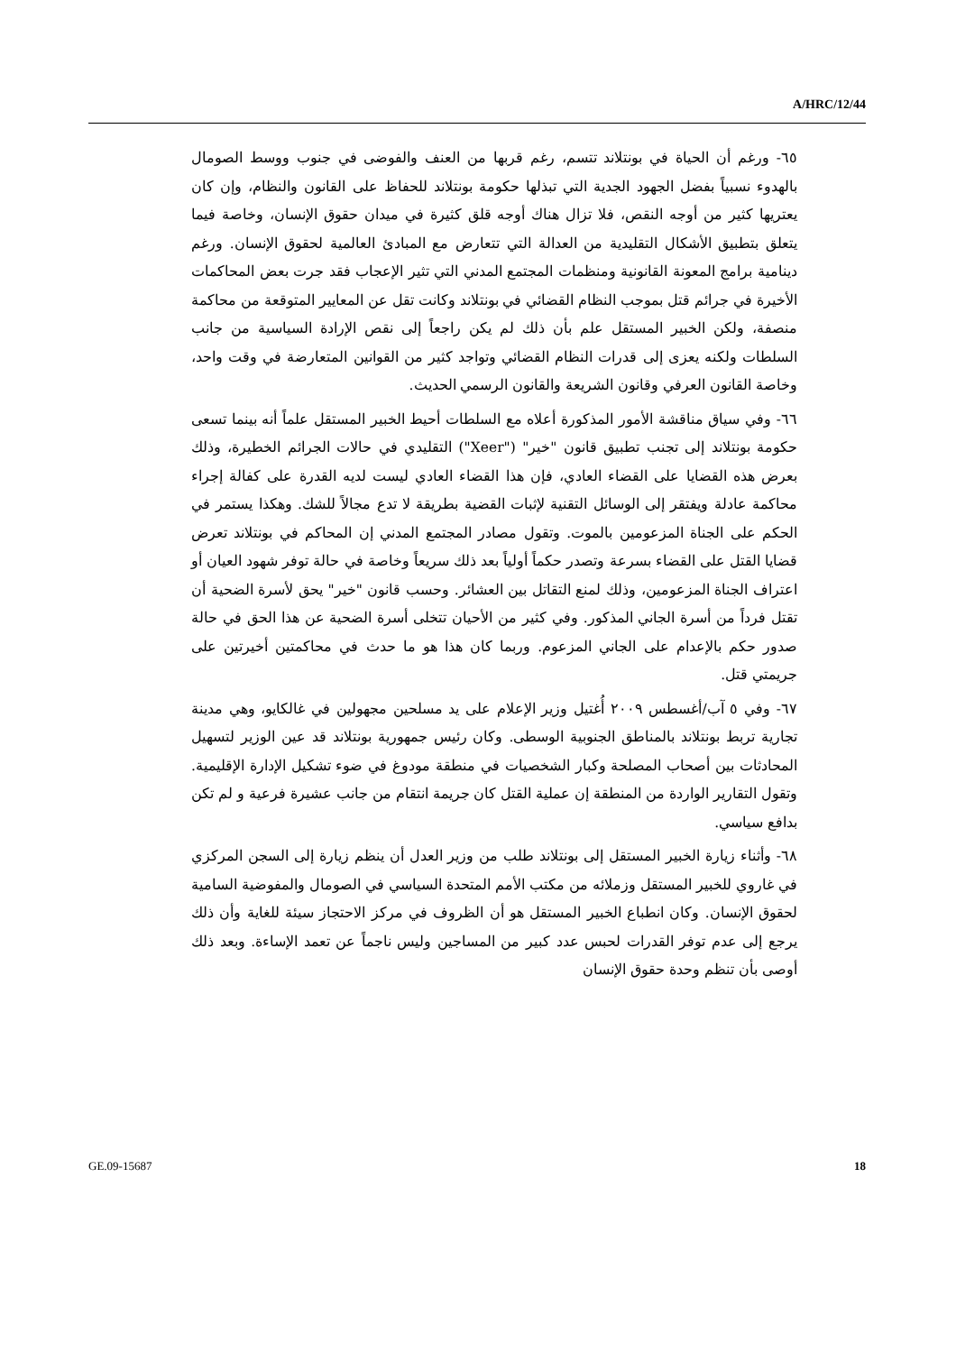A/HRC/12/44
٦٥- ورغم أن الحياة في بونتلاند تتسم، رغم قربها من العنف والفوضى في جنوب ووسط الصومال بالهدوء نسبياً بفضل الجهود الجدية التي تبذلها حكومة بونتلاند للحفاظ على القانون والنظام، وإن كان يعتريها كثير من أوجه النقص، فلا تزال هناك أوجه قلق كثيرة في ميدان حقوق الإنسان، وخاصة فيما يتعلق بتطبيق الأشكال التقليدية من العدالة التي تتعارض مع المبادئ العالمية لحقوق الإنسان. ورغم دينامية برامج المعونة القانونية ومنظمات المجتمع المدني التي تثير الإعجاب فقد جرت بعض المحاكمات الأخيرة في جرائم قتل بموجب النظام القضائي في بونتلاند وكانت تقل عن المعايير المتوقعة من محاكمة منصفة، ولكن الخبير المستقل علم بأن ذلك لم يكن راجعاً إلى نقص الإرادة السياسية من جانب السلطات ولكنه يعزى إلى قدرات النظام القضائي وتواجد كثير من القوانين المتعارضة في وقت واحد، وخاصة القانون العرفي وقانون الشريعة والقانون الرسمي الحديث.
٦٦- وفي سياق مناقشة الأمور المذكورة أعلاه مع السلطات أحيط الخبير المستقل علماً أنه بينما تسعى حكومة بونتلاند إلى تجنب تطبيق قانون "خير" ("Xeer") التقليدي في حالات الجرائم الخطيرة، وذلك بعرض هذه القضايا على القضاء العادي، فإن هذا القضاء العادي ليست لديه القدرة على كفالة إجراء محاكمة عادلة ويفتقر إلى الوسائل التقنية لإثبات القضية بطريقة لا تدع مجالاً للشك. وهكذا يستمر في الحكم على الجناة المزعومين بالموت. وتقول مصادر المجتمع المدني إن المحاكم في بونتلاند تعرض قضايا القتل على القضاء بسرعة وتصدر حكماً أولياً بعد ذلك سريعاً وخاصة في حالة توفر شهود العيان أو اعتراف الجناة المزعومين، وذلك لمنع التقاتل بين العشائر. وحسب قانون "خير" يحق لأسرة الضحية أن تقتل فرداً من أسرة الجاني المذكور. وفي كثير من الأحيان تتخلى أسرة الضحية عن هذا الحق في حالة صدور حكم بالإعدام على الجاني المزعوم. وربما كان هذا هو ما حدث في محاكمتين أخيرتين على جريمتي قتل.
٦٧- وفي ٥ آب/أغسطس ٢٠٠٩ أُغتيل وزير الإعلام على يد مسلحين مجهولين في غالكايو، وهي مدينة تجارية تربط بونتلاند بالمناطق الجنوبية الوسطى. وكان رئيس جمهورية بونتلاند قد عين الوزير لتسهيل المحادثات بين أصحاب المصلحة وكبار الشخصيات في منطقة مودوغ في ضوء تشكيل الإدارة الإقليمية. وتقول التقارير الواردة من المنطقة إن عملية القتل كان جريمة انتقام من جانب عشيرة فرعية و لم تكن بدافع سياسي.
٦٨- وأثناء زيارة الخبير المستقل إلى بونتلاند طلب من وزير العدل أن ينظم زيارة إلى السجن المركزي في غاروي للخبير المستقل وزملائه من مكتب الأمم المتحدة السياسي في الصومال والمفوضية السامية لحقوق الإنسان. وكان انطباع الخبير المستقل هو أن الظروف في مركز الاحتجاز سيئة للغاية وأن ذلك يرجع إلى عدم توفر القدرات لحبس عدد كبير من المساجين وليس ناجماً عن تعمد الإساءة. وبعد ذلك أوصى بأن تنظم وحدة حقوق الإنسان
GE.09-15687 18